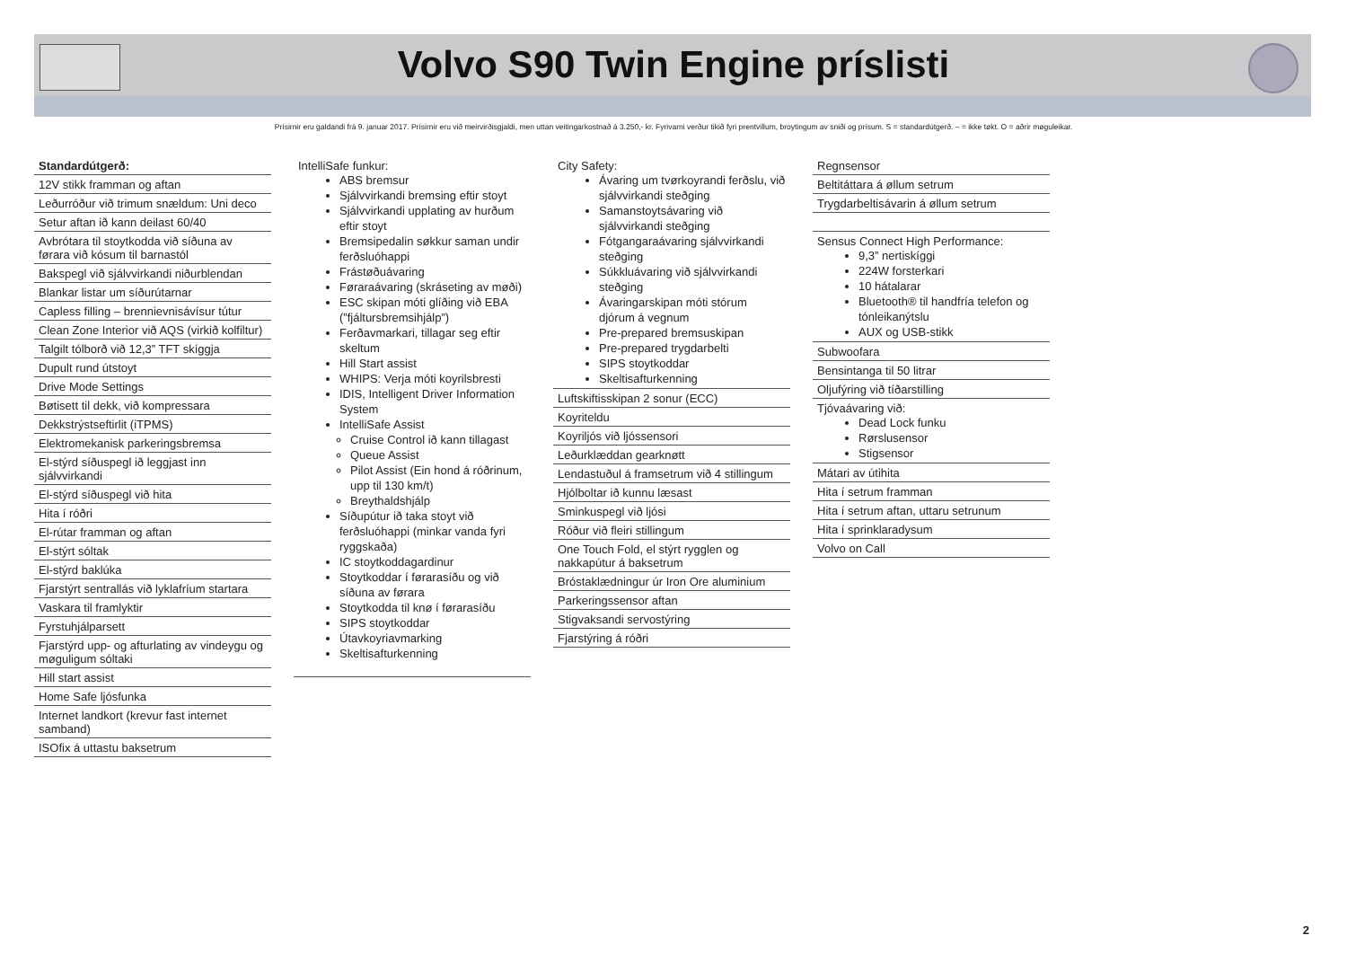Volvo S90 Twin Engine príslisti
Prísirnir eru galdandi frá 9. januar 2017. Prísirnir eru við meirvirðisgjaldi, men uttan veitingarkostnað á 3.250,- kr. Fyrivarni verður tikið fyri prentvillum, broytingum av sniði og prísum. S = standardútgerð. – = ikke tøkt. O = aðrir møguleikar.
Standardútgerð:
12V stikk framman og aftan
Leðurróður við trimum snældum: Uni deco
Setur aftan ið kann deilast 60/40
Avbrótara til stoytkodda við síðuna av førara við kósum til barnastól
Bakspegl við sjálvvirkandi niðurblendan
Blankar listar um síðurútarnar
Capless filling – brennievnisávísur tútur
Clean Zone Interior við AQS (virkið kolfiltur)
Talgilt tólborð við 12,3” TFT skíggja
Dupult rund útstoyt
Drive Mode Settings
Bøtisett til dekk, við kompressara
Dekkstrýstseftirlit (iTPMS)
Elektromekanisk parkeringsbremsa
El-stýrd síðuspegl ið leggjast inn sjálvvirkandi
El-stýrd síðuspegl við hita
Hita í róðri
El-rútar framman og aftan
El-stýrt sóltak
El-stýrd baklúka
Fjarstýrt sentrallás við lyklafríum startara
Vaskara til framlyktir
Fyrstuhjálparsett
Fjarstýrd upp- og afturlating av vindeygu og møguligum sóltaki
Hill start assist
Home Safe ljósfunka
Internet landkort (krevur fast internet samband)
ISOfix á uttastu baksetrum
IntelliSafe funkur:
ABS bremsur
Sjálvvirkandi bremsing eftir stoyt
Sjálvvirkandi upplating av hurðum eftir stoyt
Bremsipedalin søkkur saman undir ferðsluóhappi
Frástøðuávaring
Føraraávaring (skráseting av møði)
ESC skipan móti glíðing við EBA (”fjáltursbremsihjálp”)
Ferðavmarkari, tillagar seg eftir skeltum
Hill Start assist
WHIPS: Verja móti koyrilsbresti
IDIS, Intelligent Driver Information System
IntelliSafe Assist
Cruise Control ið kann tillagast
Queue Assist
Pilot Assist (Ein hond á róðrinum, upp til 130 km/t)
Breythaldshjálp
Síðupútur ið taka stoyt við ferðsluóhappi (minkar vanda fyri ryggskaða)
IC stoytkoddagardinur
Stoytkoddar í førarasíðu og við síðuna av førara
Stoytkodda til knø í førarasíðu
SIPS stoytkoddar
Útavkoyriavmarking
Skeltisafturkenning
City Safety:
Ávaring um tvørkoyrandi ferðslu, við sjálvvirkandi steðging
Samanstoytsávaring við sjálvvirkandi steðging
Fótgangaraávaring sjálvvirkandi steðging
Súkkluávaring við sjálvvirkandi steðging
Ávaringarskipan móti stórum djórum á vegnum
Pre-prepared bremsuskipan
Pre-prepared trygdarbelti
SIPS stoytkoddar
Skeltisafturkenning
Luftskiftisskipan 2 sonur (ECC)
Koyriteldu
Koyriljós við ljóssensori
Leðurklæddan gearknøtt
Lendastuðul á framsetrum við 4 stillingum
Hjólboltar ið kunnu læsast
Sminkuspegl við ljósi
Róður við fleiri stillingum
One Touch Fold, el stýrt rygglen og nakkapútur á baksetrum
Bróstaklædningur úr Iron Ore aluminium
Parkeringssensor aftan
Stigvaksandi servostýring
Fjarstýring á róðri
Regnsensor
Beltitáttara á øllum setrum
Trygdarbeltisávarin á øllum setrum
Sensus Connect High Performance:
9,3” nertiskíggi
224W forsterkari
10 hátalarar
Bluetooth® til handfría telefon og tónleikanýtslu
AUX og USB-stikk
Subwoofara
Bensintanga til 50 litrar
Oljufýring við tíðarstilling
Tjóvaávaring við:
Dead Lock funku
Rørslusensor
Stigsensor
Mátari av útihita
Hita í setrum framman
Hita í setrum aftan, uttaru setrunum
Hita í sprinklaradysum
Volvo on Call
2